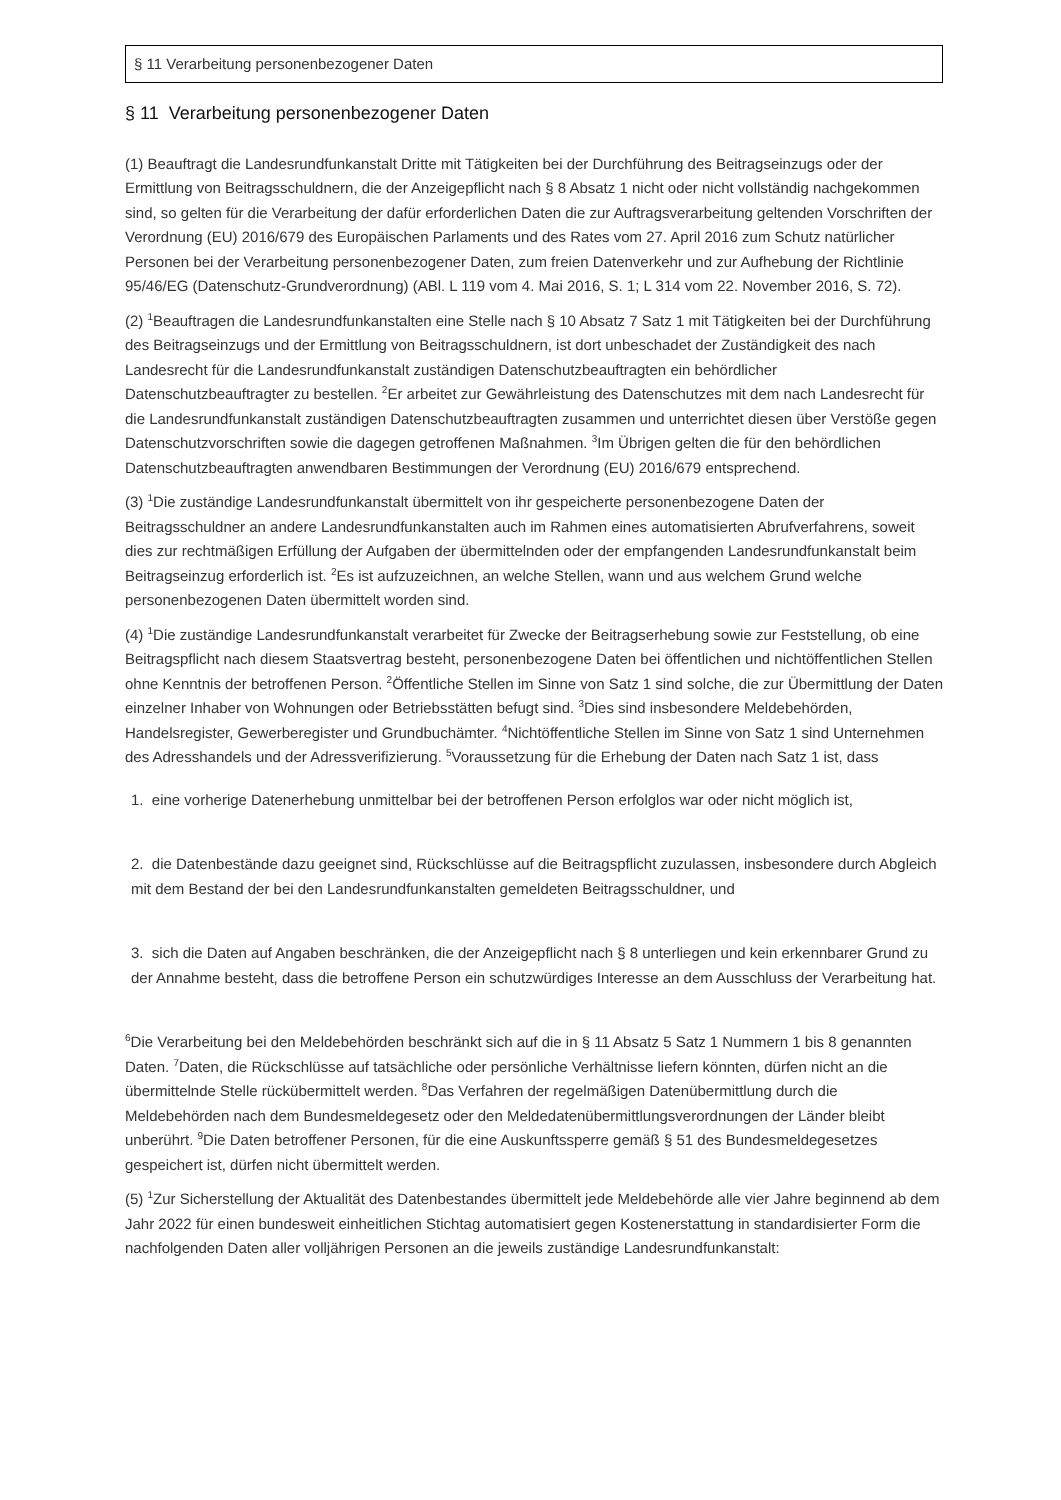§ 11 Verarbeitung personenbezogener Daten
§ 11 Verarbeitung personenbezogener Daten
(1) Beauftragt die Landesrundfunkanstalt Dritte mit Tätigkeiten bei der Durchführung des Beitragseinzugs oder der Ermittlung von Beitragsschuldnern, die der Anzeigepflicht nach § 8 Absatz 1 nicht oder nicht vollständig nachgekommen sind, so gelten für die Verarbeitung der dafür erforderlichen Daten die zur Auftragsverarbeitung geltenden Vorschriften der Verordnung (EU) 2016/679 des Europäischen Parlaments und des Rates vom 27. April 2016 zum Schutz natürlicher Personen bei der Verarbeitung personenbezogener Daten, zum freien Datenverkehr und zur Aufhebung der Richtlinie 95/46/EG (Datenschutz-Grundverordnung) (ABl. L 119 vom 4. Mai 2016, S. 1; L 314 vom 22. November 2016, S. 72).
(2) <sup>1</sup>Beauftragen die Landesrundfunkanstalten eine Stelle nach § 10 Absatz 7 Satz 1 mit Tätigkeiten bei der Durchführung des Beitragseinzugs und der Ermittlung von Beitragsschuldnern, ist dort unbeschadet der Zuständigkeit des nach Landesrecht für die Landesrundfunkanstalt zuständigen Datenschutzbeauftragten ein behördlicher Datenschutzbeauftragter zu bestellen. <sup>2</sup>Er arbeitet zur Gewährleistung des Datenschutzes mit dem nach Landesrecht für die Landesrundfunkanstalt zuständigen Datenschutzbeauftragten zusammen und unterrichtet diesen über Verstöße gegen Datenschutzvorschriften sowie die dagegen getroffenen Maßnahmen. <sup>3</sup>Im Übrigen gelten die für den behördlichen Datenschutzbeauftragten anwendbaren Bestimmungen der Verordnung (EU) 2016/679 entsprechend.
(3) <sup>1</sup>Die zuständige Landesrundfunkanstalt übermittelt von ihr gespeicherte personenbezogene Daten der Beitragsschuldner an andere Landesrundfunkanstalten auch im Rahmen eines automatisierten Abrufverfahrens, soweit dies zur rechtmäßigen Erfüllung der Aufgaben der übermittelnden oder der empfangenden Landesrundfunkanstalt beim Beitragseinzug erforderlich ist. <sup>2</sup>Es ist aufzuzeichnen, an welche Stellen, wann und aus welchem Grund welche personenbezogenen Daten übermittelt worden sind.
(4) <sup>1</sup>Die zuständige Landesrundfunkanstalt verarbeitet für Zwecke der Beitragserhebung sowie zur Feststellung, ob eine Beitragspflicht nach diesem Staatsvertrag besteht, personenbezogene Daten bei öffentlichen und nichtöffentlichen Stellen ohne Kenntnis der betroffenen Person. <sup>2</sup>Öffentliche Stellen im Sinne von Satz 1 sind solche, die zur Übermittlung der Daten einzelner Inhaber von Wohnungen oder Betriebsstätten befugt sind. <sup>3</sup>Dies sind insbesondere Meldebehörden, Handelsregister, Gewerberegister und Grundbuchämter. <sup>4</sup>Nichtöffentliche Stellen im Sinne von Satz 1 sind Unternehmen des Adresshandels und der Adressverifizierung. <sup>5</sup>Voraussetzung für die Erhebung der Daten nach Satz 1 ist, dass
1. eine vorherige Datenerhebung unmittelbar bei der betroffenen Person erfolglos war oder nicht möglich ist,
2. die Datenbestände dazu geeignet sind, Rückschlüsse auf die Beitragspflicht zuzulassen, insbesondere durch Abgleich mit dem Bestand der bei den Landesrundfunkanstalten gemeldeten Beitragsschuldner, und
3. sich die Daten auf Angaben beschränken, die der Anzeigepflicht nach § 8 unterliegen und kein erkennbarer Grund zu der Annahme besteht, dass die betroffene Person ein schutzwürdiges Interesse an dem Ausschluss der Verarbeitung hat.
<sup>6</sup> Die Verarbeitung bei den Meldebehörden beschränkt sich auf die in § 11 Absatz 5 Satz 1 Nummern 1 bis 8 genannten Daten. <sup>7</sup>Daten, die Rückschlüsse auf tatsächliche oder persönliche Verhältnisse liefern könnten, dürfen nicht an die übermittelnde Stelle rückübermittelt werden. <sup>8</sup>Das Verfahren der regelmäßigen Datenübermittlung durch die Meldebehörden nach dem Bundesmeldegesetz oder den Meldedatenübermittlungsverordnungen der Länder bleibt unberührt. <sup>9</sup>Die Daten betroffener Personen, für die eine Auskunftssperre gemäß § 51 des Bundesmeldegesetzes gespeichert ist, dürfen nicht übermittelt werden.
(5) <sup>1</sup>Zur Sicherstellung der Aktualität des Datenbestandes übermittelt jede Meldebehörde alle vier Jahre beginnend ab dem Jahr 2022 für einen bundesweit einheitlichen Stichtag automatisiert gegen Kostenerstattung in standardisierter Form die nachfolgenden Daten aller volljährigen Personen an die jeweils zuständige Landesrundfunkanstalt: